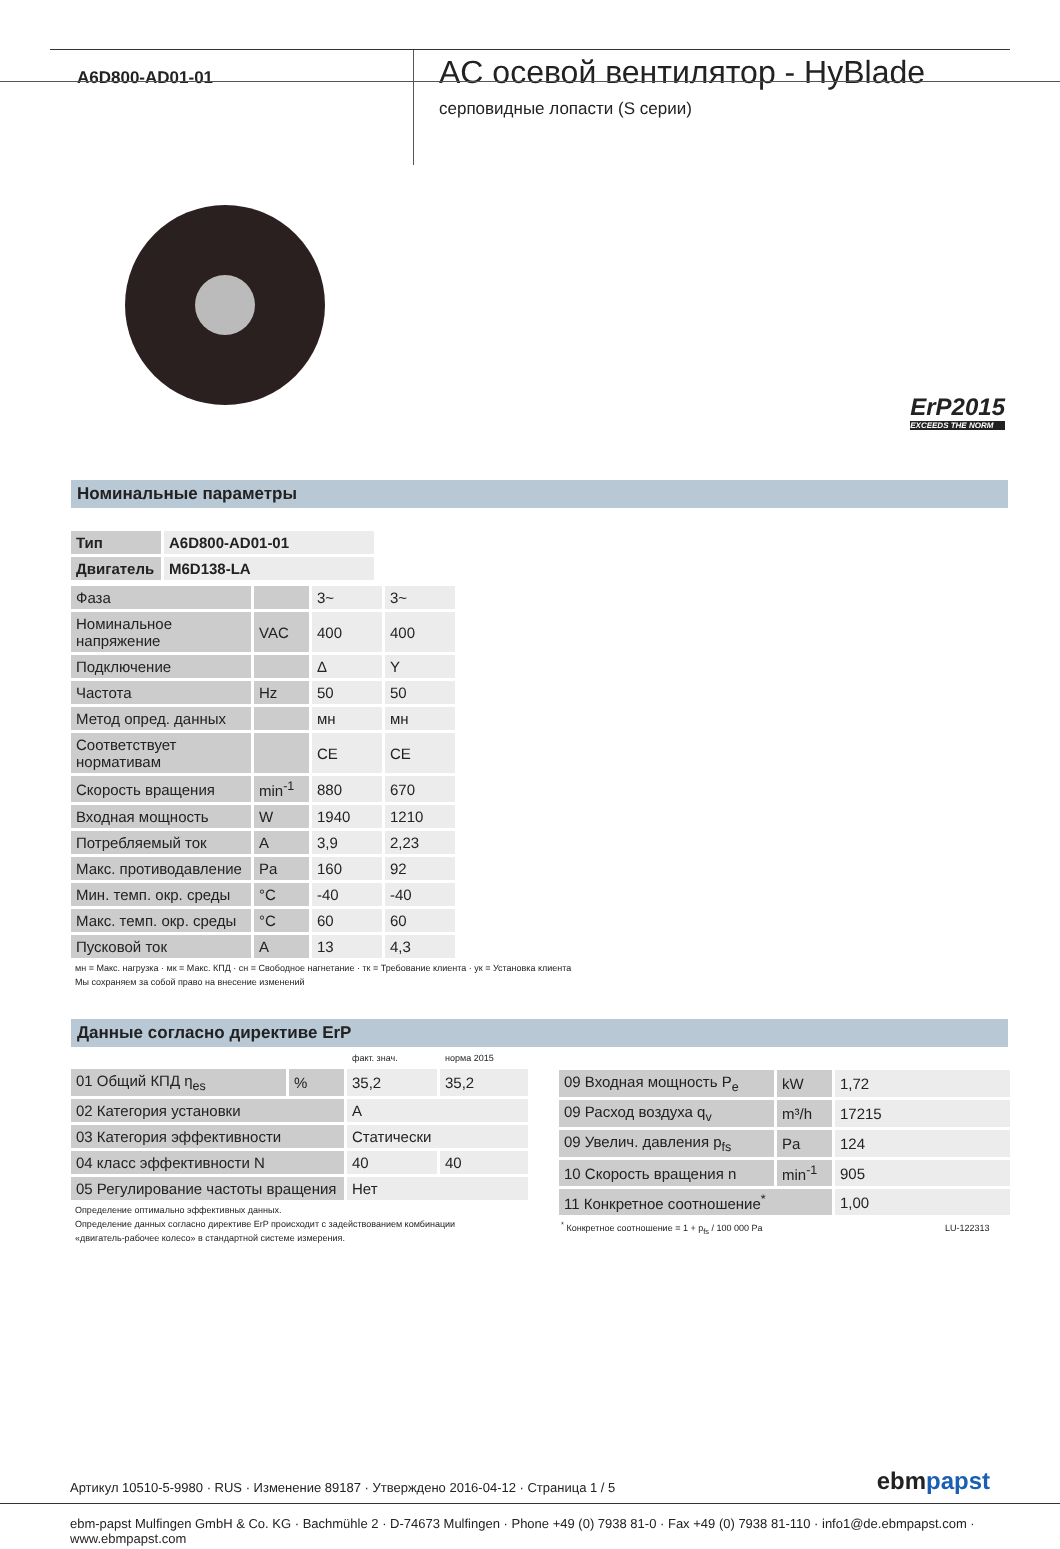A6D800-AD01-01
AC осевой вентилятор - HyBlade
серповидные лопасти (S серии)
ErP2015
EXCEEDS THE NORM
Номинальные параметры
| Тип | A6D800-AD01-01 |
| Двигатель | M6D138-LA |
| Фаза | | 3~ | 3~ |
| Номинальное напряжение | VAC | 400 | 400 |
| Подключение | | Δ | Y |
| Частота | Hz | 50 | 50 |
| Метод опред. данных | | мн | мн |
| Соответствует нормативам | | CE | CE |
| Скорость вращения | min<sup>-1</sup> | 880 | 670 |
| Входная мощность | W | 1940 | 1210 |
| Потребляемый ток | A | 3,9 | 2,23 |
| Макс. противодавление | Pa | 160 | 92 |
| Мин. темп. окр. среды | °C | -40 | -40 |
| Макс. темп. окр. среды | °C | 60 | 60 |
| Пусковой ток | A | 13 | 4,3 |
мн = Макс. нагрузка · мк = Макс. КПД · сн = Свободное нагнетание · тк = Требование клиента · ук = Установка клиента
Мы сохраняем за собой право на внесение изменений
Данные согласно директиве ErP
| | | факт. знач. | норма 2015 |
| 01 Общий КПД η<sub>es</sub> | % | 35,2 | 35,2 |
| 02 Категория установки | | A | |
| 03 Категория эффективности | | Статически | |
| 04 класс эффективности N | | 40 | 40 |
| 05 Регулирование частоты вращения | | Нет | |
Определение оптимально эффективных данных.
Определение данных согласно директиве ErP происходит с задействованием комбинации
«двигатель-рабочее колесо» в стандартной системе измерения.
| 09 Входная мощность P<sub>e</sub> | kW | 1,72 |
| 09 Расход воздуха q<sub>v</sub> | m³/h | 17215 |
| 09 Увелич. давления p<sub>fs</sub> | Pa | 124 |
| 10 Скорость вращения n | min<sup>-1</sup> | 905 |
| 11 Конкретное соотношение<sup>*</sup> | | 1,00 |
<sup>*</sup> Конкретное соотношение = 1 + p<sub>fs</sub> / 100 000 Pa LU-122313
Артикул 10510-5-9980 · RUS · Изменение 89187 · Утверждено 2016-04-12 · Страница 1 / 5 ebmpapst
ebm-papst Mulfingen GmbH & Co. KG · Bachmühle 2 · D-74673 Mulfingen · Phone +49 (0) 7938 81-0 · Fax +49 (0) 7938 81-110 · info1@de.ebmpapst.com · www.ebmpapst.com